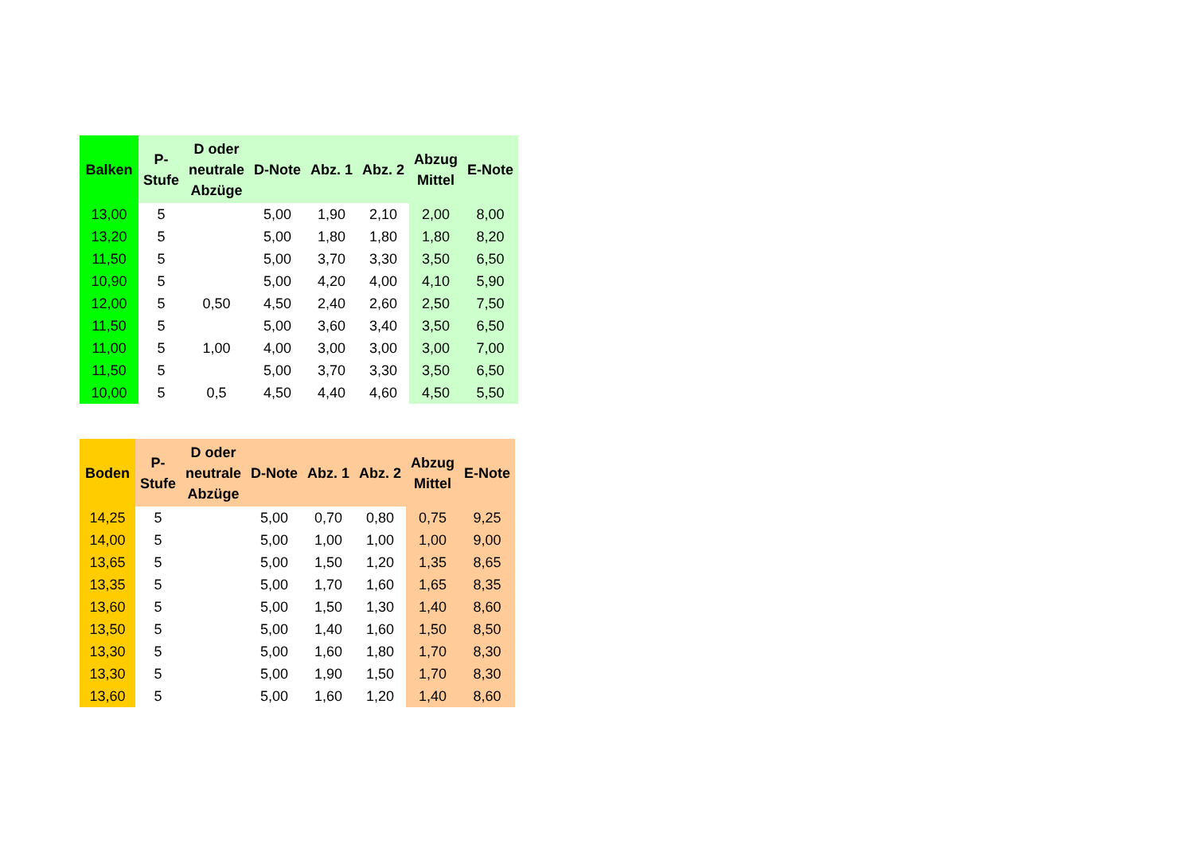| Balken | P- Stufe | D oder neutrale Abzüge | D-Note | Abz. 1 | Abz. 2 | Abzug Mittel | E-Note |
| --- | --- | --- | --- | --- | --- | --- | --- |
| 13,00 | 5 | | 5,00 | 1,90 | 2,10 | 2,00 | 8,00 |
| 13,20 | 5 | | 5,00 | 1,80 | 1,80 | 1,80 | 8,20 |
| 11,50 | 5 | | 5,00 | 3,70 | 3,30 | 3,50 | 6,50 |
| 10,90 | 5 | | 5,00 | 4,20 | 4,00 | 4,10 | 5,90 |
| 12,00 | 5 | 0,50 | 4,50 | 2,40 | 2,60 | 2,50 | 7,50 |
| 11,50 | 5 | | 5,00 | 3,60 | 3,40 | 3,50 | 6,50 |
| 11,00 | 5 | 1,00 | 4,00 | 3,00 | 3,00 | 3,00 | 7,00 |
| 11,50 | 5 | | 5,00 | 3,70 | 3,30 | 3,50 | 6,50 |
| 10,00 | 5 | 0,5 | 4,50 | 4,40 | 4,60 | 4,50 | 5,50 |
| Boden | P- Stufe | D oder neutrale Abzüge | D-Note | Abz. 1 | Abz. 2 | Abzug Mittel | E-Note |
| --- | --- | --- | --- | --- | --- | --- | --- |
| 14,25 | 5 | | 5,00 | 0,70 | 0,80 | 0,75 | 9,25 |
| 14,00 | 5 | | 5,00 | 1,00 | 1,00 | 1,00 | 9,00 |
| 13,65 | 5 | | 5,00 | 1,50 | 1,20 | 1,35 | 8,65 |
| 13,35 | 5 | | 5,00 | 1,70 | 1,60 | 1,65 | 8,35 |
| 13,60 | 5 | | 5,00 | 1,50 | 1,30 | 1,40 | 8,60 |
| 13,50 | 5 | | 5,00 | 1,40 | 1,60 | 1,50 | 8,50 |
| 13,30 | 5 | | 5,00 | 1,60 | 1,80 | 1,70 | 8,30 |
| 13,30 | 5 | | 5,00 | 1,90 | 1,50 | 1,70 | 8,30 |
| 13,60 | 5 | | 5,00 | 1,60 | 1,20 | 1,40 | 8,60 |